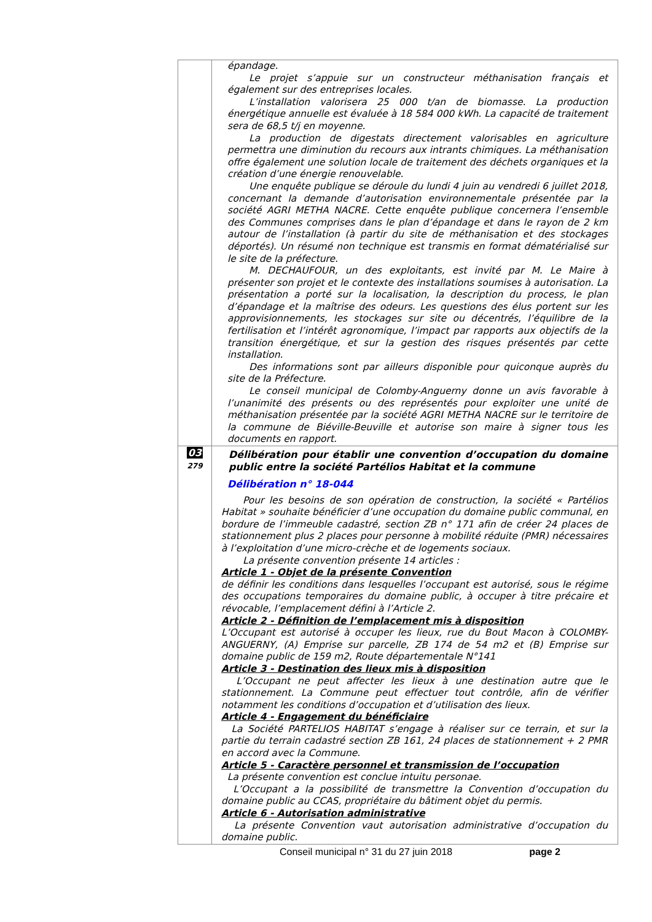| | épandage. Le projet s’appuie sur un constructeur méthanisation français et également sur des entreprises locales. L’installation valorisera 25 000 t/an de biomasse. La production énergétique annuelle est évaluée à 18 584 000 kWh. La capacité de traitement sera de 68,5 t/j en moyenne. La production de digestats directement valorisables en agriculture permettra une diminution du recours aux intrants chimiques. La méthanisation offre également une solution locale de traitement des déchets organiques et la création d’une énergie renouvelable. Une enquête publique se déroule du lundi 4 juin au vendredi 6 juillet 2018, concernant la demande d’autorisation environnementale présentée par la société AGRI METHA NACRE. Cette enquête publique concernera l’ensemble des Communes comprises dans le plan d’épandage et dans le rayon de 2 km autour de l’installation (à partir du site de méthanisation et des stockages déportés). Un résumé non technique est transmis en format dématérialisé sur le site de la préfecture. M. DECHAUFOUR, un des exploitants, est invité par M. Le Maire à présenter son projet et le contexte des installations soumises à autorisation. La présentation a porté sur la localisation, la description du process, le plan d’épandage et la maîtrise des odeurs. Les questions des élus portent sur les approvisionnements, les stockages sur site ou décentrés, l’équilibre de la fertilisation et l’intérêt agronomique, l’impact par rapports aux objectifs de la transition énergétique, et sur la gestion des risques présentés par cette installation. Des informations sont par ailleurs disponible pour quiconque auprès du site de la Préfecture. Le conseil municipal de Colomby-Anguerny donne un avis favorable à l’unanimité des présents ou des représentés pour exploiter une unité de méthanisation présentée par la société AGRI METHA NACRE sur le territoire de la commune de Biéville-Beuville et autorise son maire à signer tous les documents en rapport. |
| 03 279 | Délibération pour établir une convention d’occupation du domaine public entre la société Partélios Habitat et la commune Délibération n° 18-044 Pour les besoins de son opération de construction, la société « Partélios Habitat » souhaite bénéficier d’une occupation du domaine public communal, en bordure de l’immeuble cadastré, section ZB n° 171 afin de créer 24 places de stationnement plus 2 places pour personne à mobilité réduite (PMR) nécessaires à l’exploitation d’une micro-crèche et de logements sociaux. La présente convention présente 14 articles : Article 1 - Objet de la présente Convention de définir les conditions dans lesquelles l’occupant est autorisé, sous le régime des occupations temporaires du domaine public, à occuper à titre précaire et révocable, l’emplacement défini à l’Article 2. Article 2 - Définition de l’emplacement mis à disposition L’Occupant est autorisé à occuper les lieux, rue du Bout Macon à COLOMBY-ANGUERNY, (A) Emprise sur parcelle, ZB 174 de 54 m2 et (B) Emprise sur domaine public de 159 m2, Route départementale N°141 Article 3 - Destination des lieux mis à disposition L’Occupant ne peut affecter les lieux à une destination autre que le stationnement. La Commune peut effectuer tout contrôle, afin de vérifier notamment les conditions d’occupation et d’utilisation des lieux. Article 4 - Engagement du bénéficiaire La Société PARTELIOS HABITAT s’engage à réaliser sur ce terrain, et sur la partie du terrain cadastré section ZB 161, 24 places de stationnement + 2 PMR en accord avec la Commune. Article 5 - Caractère personnel et transmission de l’occupation La présente convention est conclue intuitu personae. L’Occupant a la possibilité de transmettre la Convention d’occupation du domaine public au CCAS, propriétaire du bâtiment objet du permis. Article 6 - Autorisation administrative La présente Convention vaut autorisation administrative d’occupation du domaine public. |
Conseil municipal n° 31 du 27 juin 2018 page 2